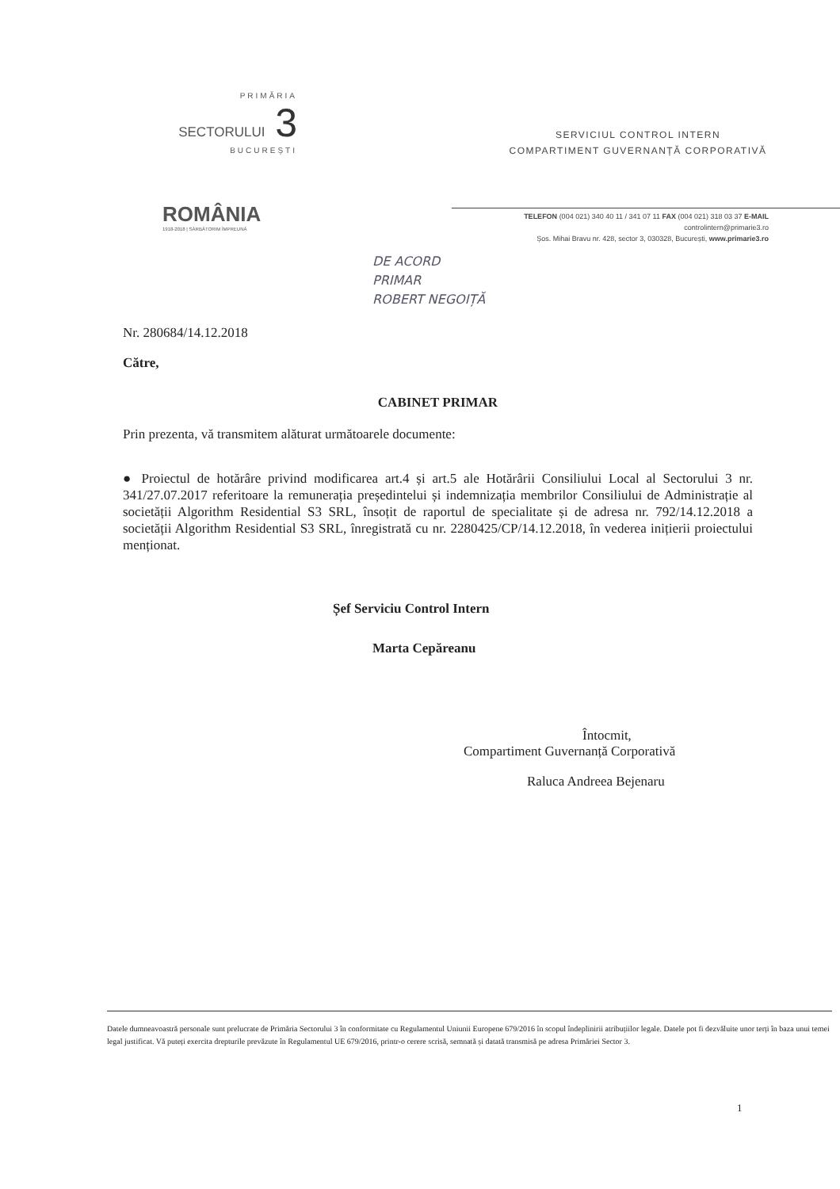PRIMĂRIA
SECTORULUI 3
BUCUREȘTI
ROMÂNIA
1918-2018 | SĂRBĂTORIM ÎMPREUNĂ
SERVICIUL CONTROL INTERN
COMPARTIMENT GUVERNANȚĂ CORPORATIVĂ
TELEFON (004 021) 340 40 11 / 341 07 11 FAX (004 021) 318 03 37 E-MAIL controlintern@primarie3.ro
Șos. Mihai Bravu nr. 428, sector 3, 030328, București, www.primarie3.ro
DE ACORD
PRIMAR
ROBERT NEGOIȚĂ
Nr. 280684/14.12.2018
Către,
CABINET PRIMAR
Prin prezenta, vă transmitem alăturat următoarele documente:
● Proiectul de hotărâre privind modificarea art.4 și art.5 ale Hotărârii Consiliului Local al Sectorului 3 nr. 341/27.07.2017 referitoare la remunerația președintelui și indemnizația membrilor Consiliului de Administrație al societății Algorithm Residential S3 SRL, însoțit de raportul de specialitate și de adresa nr. 792/14.12.2018 a societății Algorithm Residential S3 SRL, înregistrată cu nr. 2280425/CP/14.12.2018, în vederea inițierii proiectului menționat.
Șef Serviciu Control Intern
Marta Cepăreanu
Întocmit,
Compartiment Guvernanță Corporativă
Raluca Andreea Bejenaru
Datele dumneavoastră personale sunt prelucrate de Primăria Sectorului 3 în conformitate cu Regulamentul Uniunii Europene 679/2016 în scopul îndeplinirii atribuțiilor legale. Datele pot fi dezvăluite unor terți în baza unui temei legal justificat. Vă puteți exercita drepturile prevăzute în Regulamentul UE 679/2016, printr-o cerere scrisă, semnată și datată transmisă pe adresa Primăriei Sector 3.
1